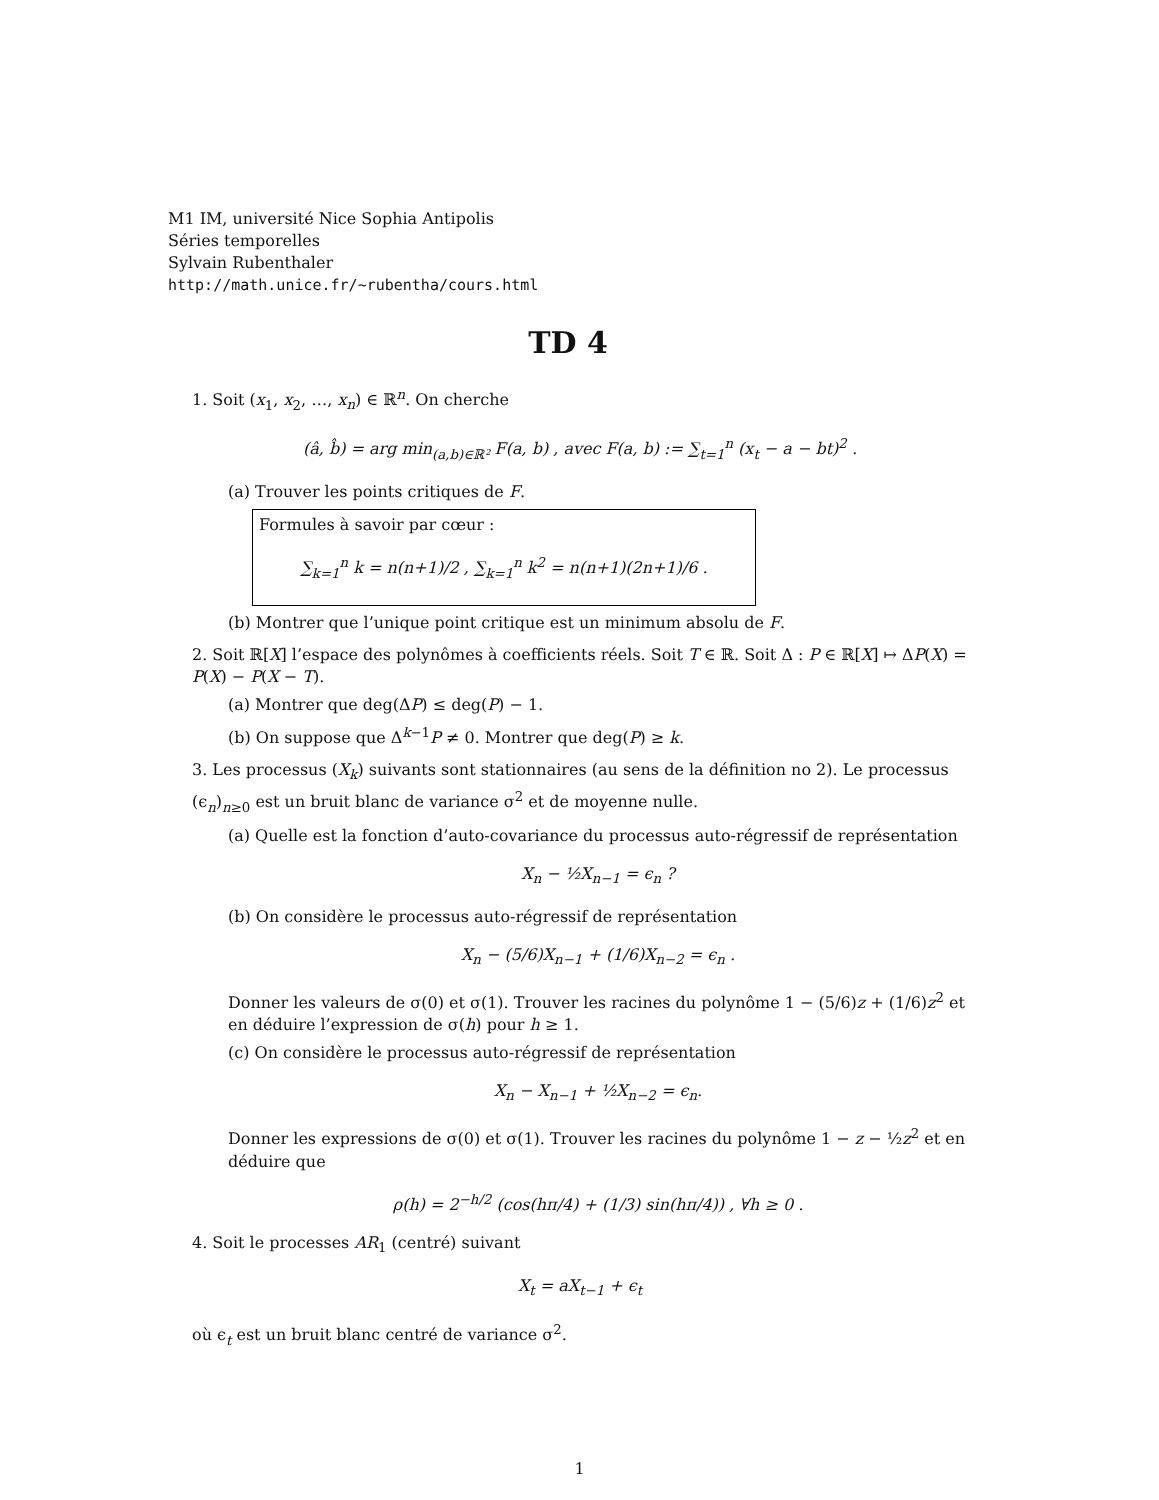M1 IM, université Nice Sophia Antipolis
Séries temporelles
Sylvain Rubenthaler
http://math.unice.fr/~rubentha/cours.html
TD 4
1. Soit (x<sub>1</sub>, x<sub>2</sub>, …, x<sub>n</sub>) ∈ ℝ<sup>n</sup>. On cherche
(â, b̂) = arg min<sub>(a,b)∈ℝ²</sub> F(a, b) , avec F(a, b) := ∑<sub>t=1</sub><sup>n</sup> (x<sub>t</sub> − a − bt)<sup>2</sup> .
(a) Trouver les points critiques de F.
Formules à savoir par cœur :
∑<sub>k=1</sub><sup>n</sup> k = n(n+1)/2 , ∑<sub>k=1</sub><sup>n</sup> k<sup>2</sup> = n(n+1)(2n+1)/6 .
(b) Montrer que l’unique point critique est un minimum absolu de F.
2. Soit ℝ[X] l’espace des polynômes à coefficients réels. Soit T ∈ ℝ. Soit Δ : P ∈ ℝ[X] ↦ ΔP(X) = P(X) − P(X − T).
(a) Montrer que deg(ΔP) ≤ deg(P) − 1.
(b) On suppose que Δ<sup>k−1</sup>P ≠ 0. Montrer que deg(P) ≥ k.
3. Les processus (X<sub>k</sub>) suivants sont stationnaires (au sens de la définition no 2). Le processus (ϵ<sub>n</sub>)<sub>n≥0</sub> est un bruit blanc de variance σ<sup>2</sup> et de moyenne nulle.
(a) Quelle est la fonction d’auto-covariance du processus auto-régressif de représentation
X<sub>n</sub> − ½X<sub>n−1</sub> = ϵ<sub>n</sub> ?
(b) On considère le processus auto-régressif de représentation
X<sub>n</sub> − (5/6)X<sub>n−1</sub> + (1/6)X<sub>n−2</sub> = ϵ<sub>n</sub> .
Donner les valeurs de σ(0) et σ(1). Trouver les racines du polynôme 1 − (5/6)z + (1/6)z<sup>2</sup> et en déduire l’expression de σ(h) pour h ≥ 1.
(c) On considère le processus auto-régressif de représentation
X<sub>n</sub> − X<sub>n−1</sub> + ½X<sub>n−2</sub> = ϵ<sub>n</sub>.
Donner les expressions de σ(0) et σ(1). Trouver les racines du polynôme 1 − z − ½z<sup>2</sup> et en déduire que
ρ(h) = 2<sup>−h/2</sup> (cos(hπ/4) + (1/3) sin(hπ/4)) , ∀h ≥ 0 .
4. Soit le processes AR<sub>1</sub> (centré) suivant
X<sub>t</sub> = aX<sub>t−1</sub> + ϵ<sub>t</sub>
où ϵ<sub>t</sub> est un bruit blanc centré de variance σ<sup>2</sup>.
1